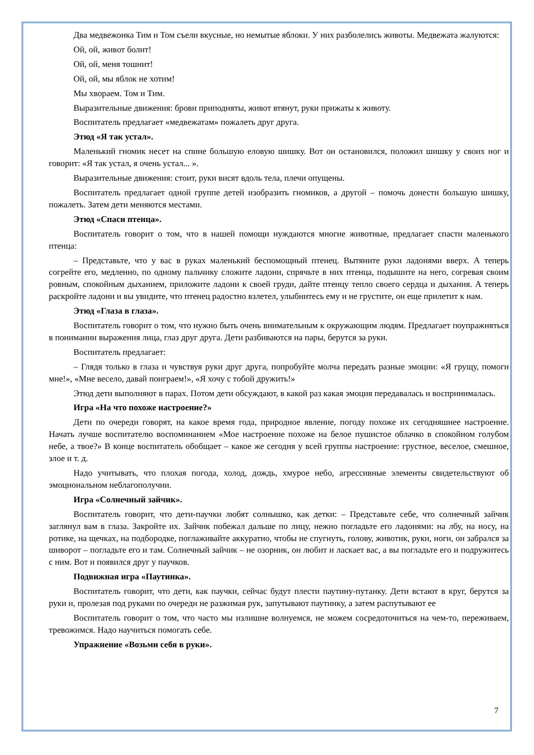Два медвежонка Тим и Том съели вкусные, но немытые яблоки. У них разболелись животы. Медвежата жалуются:
Ой, ой, живот болит!
Ой, ой, меня тошнит!
Ой, ой, мы яблок не хотим!
Мы хвораем. Том и Тим.
Выразительные движения: брови приподняты, живот втянут, руки прижаты к животу.
Воспитатель предлагает «медвежатам» пожалеть друг друга.
Этюд «Я так устал».
Маленький гномик несет на спине большую еловую шишку. Вот он остановился, положил шишку у своих ног и говорит: «Я так устал, я очень устал... ».
Выразительные движения: стоит, руки висят вдоль тела, плечи опущены.
Воспитатель предлагает одной группе детей изобразить гномиков, а другой – помочь донести большую шишку, пожалеть. Затем дети меняются местами.
Этюд «Спаси птенца».
Воспитатель говорит о том, что в нашей помощи нуждаются многие животные, предлагает спасти маленького птенца:
– Представьте, что у вас в руках маленький беспомощный птенец. Вытяните руки ладонями вверх. А теперь согрейте его, медленно, по одному пальчику сложите ладони, спрячьте в них птенца, подышите на него, согревая своим ровным, спокойным дыханием, приложите ладони к своей груди, дайте птенцу тепло своего сердца и дыхания. А теперь раскройте ладони и вы увидите, что птенец радостно взлетел, улыбнитесь ему и не грустите, он еще прилетит к нам.
Этюд «Глаза в глаза».
Воспитатель говорит о том, что нужно быть очень внимательным к окружающим людям. Предлагает поупражняться в понимании выражения лица, глаз друг друга. Дети разбиваются на пары, берутся за руки.
Воспитатель предлагает:
– Глядя только в глаза и чувствуя руки друг друга, попробуйте молча передать разные эмоции: «Я грущу, помоги мне!», «Мне весело, давай поиграем!», «Я хочу с тобой дружить!»
Этюд дети выполняют в парах. Потом дети обсуждают, в какой раз какая эмоция передавалась и воспринималась.
Игра «На что похоже настроение?»
Дети по очереди говорят, на какое время года, природное явление, погоду похоже их сегодняшнее настроение. Начать лучше воспитателю воспоминанием «Мое настроение похоже на белое пушистое облачко в спокойном голубом небе, а твое?» В конце воспитатель обобщает – какое же сегодня у всей группы настроение: грустное, веселое, смешное, злое и т. д.
Надо учитывать, что плохая погода, холод, дождь, хмурое небо, агрессивные элементы свидетельствуют об эмоциональном неблагополучии.
Игра «Солнечный зайчик».
Воспитатель говорит, что дети-паучки любят солнышко, как детки: – Представьте себе, что солнечный зайчик заглянул вам в глаза. Закройте их. Зайчик побежал дальше по лицу, нежно погладьте его ладонями: на лбу, на носу, на ротике, на щечках, на подбородке, поглаживайте аккуратно, чтобы не спугнуть, голову, животик, руки, ноги, он забрался за шиворот – погладьте его и там. Солнечный зайчик – не озорник, он любит и ласкает вас, а вы погладьте его и подружитесь с ним. Вот и появился друг у паучков.
Подвижная игра «Паутинка».
Воспитатель говорит, что дети, как паучки, сейчас будут плести паутину-путанку. Дети встают в круг, берутся за руки и, пролезая под руками по очереди не разжимая рук, запутывают паутинку, а затем распутывают ее
Воспитатель говорит о том, что часто мы излишне волнуемся, не можем сосредоточиться на чем-то, переживаем, тревожимся. Надо научиться помогать себе.
Упражнение «Возьми себя в руки».
7